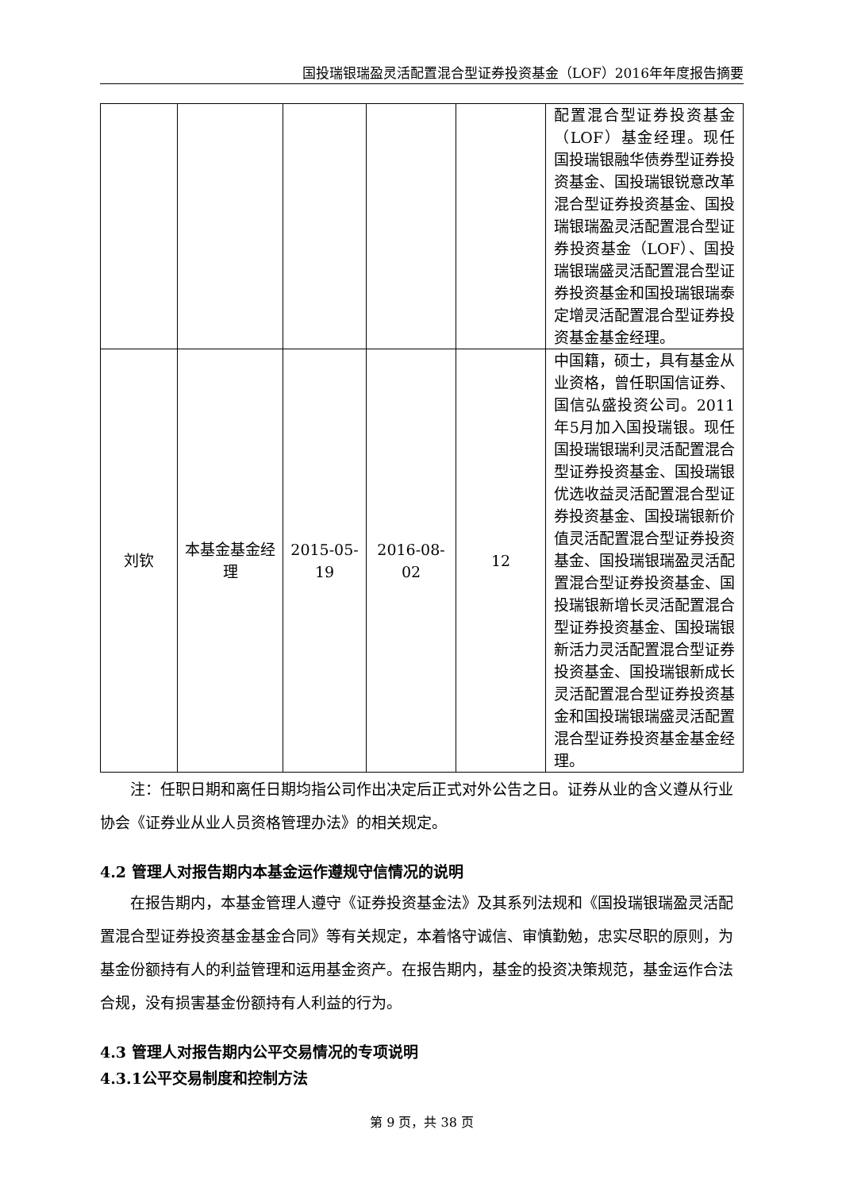国投瑞银瑞盈灵活配置混合型证券投资基金（LOF）2016年年度报告摘要
| | | | | | 配置混合型证券投资基金（LOF）基金经理。现任国投瑞银融华债券型证券投资基金、国投瑞银锐意改革混合型证券投资基金、国投瑞银瑞盈灵活配置混合型证券投资基金（LOF）、国投瑞银瑞盛灵活配置混合型证券投资基金和国投瑞银瑞泰定增灵活配置混合型证券投资基金基金经理。 |
| 刘钦 | 本基金基金经理 | 2015-05-19 | 2016-08-02 | 12 | 中国籍，硕士，具有基金从业资格，曾任职国信证券、国信弘盛投资公司。2011年5月加入国投瑞银。现任国投瑞银瑞利灵活配置混合型证券投资基金、国投瑞银优选收益灵活配置混合型证券投资基金、国投瑞银新价值灵活配置混合型证券投资基金、国投瑞银瑞盈灵活配置混合型证券投资基金、国投瑞银新增长灵活配置混合型证券投资基金、国投瑞银新活力灵活配置混合型证券投资基金、国投瑞银新成长灵活配置混合型证券投资基金和国投瑞银瑞盛灵活配置混合型证券投资基金基金经理。 |
注：任职日期和离任日期均指公司作出决定后正式对外公告之日。证券从业的含义遵从行业协会《证券业从业人员资格管理办法》的相关规定。
4.2 管理人对报告期内本基金运作遵规守信情况的说明
在报告期内，本基金管理人遵守《证券投资基金法》及其系列法规和《国投瑞银瑞盈灵活配置混合型证券投资基金基金合同》等有关规定，本着恪守诚信、审慎勤勉，忠实尽职的原则，为基金份额持有人的利益管理和运用基金资产。在报告期内，基金的投资决策规范，基金运作合法合规，没有损害基金份额持有人利益的行为。
4.3 管理人对报告期内公平交易情况的专项说明
4.3.1公平交易制度和控制方法
第 9 页，共 38 页